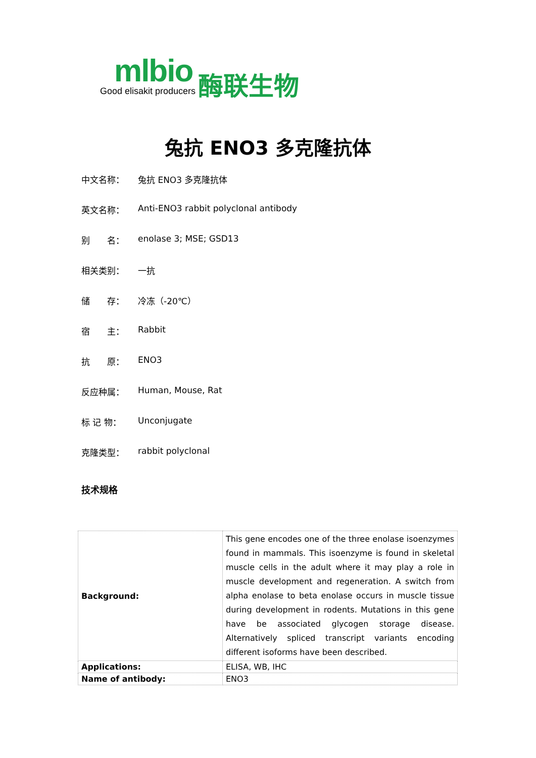mlbio
Good elisakit producers
酶联生物
兔抗 ENO3 多克隆抗体
中文名称： 兔抗 ENO3 多克隆抗体
英文名称： Anti-ENO3 rabbit polyclonal antibody
别　　名： enolase 3; MSE; GSD13
相关类别： 一抗
储　　存： 冷冻（-20℃）
宿　　主： Rabbit
抗　　原： ENO3
反应种属： Human, Mouse, Rat
标 记 物： Unconjugate
克隆类型： rabbit polyclonal
技术规格
| Background: | This gene encodes one of the three enolase isoenzymes found in mammals. This isoenzyme is found in skeletal muscle cells in the adult where it may play a role in muscle development and regeneration. A switch from alpha enolase to beta enolase occurs in muscle tissue during development in rodents. Mutations in this gene have be associated glycogen storage disease. Alternatively spliced transcript variants encoding different isoforms have been described. |
| Applications: | ELISA, WB, IHC |
| Name of antibody: | ENO3 |